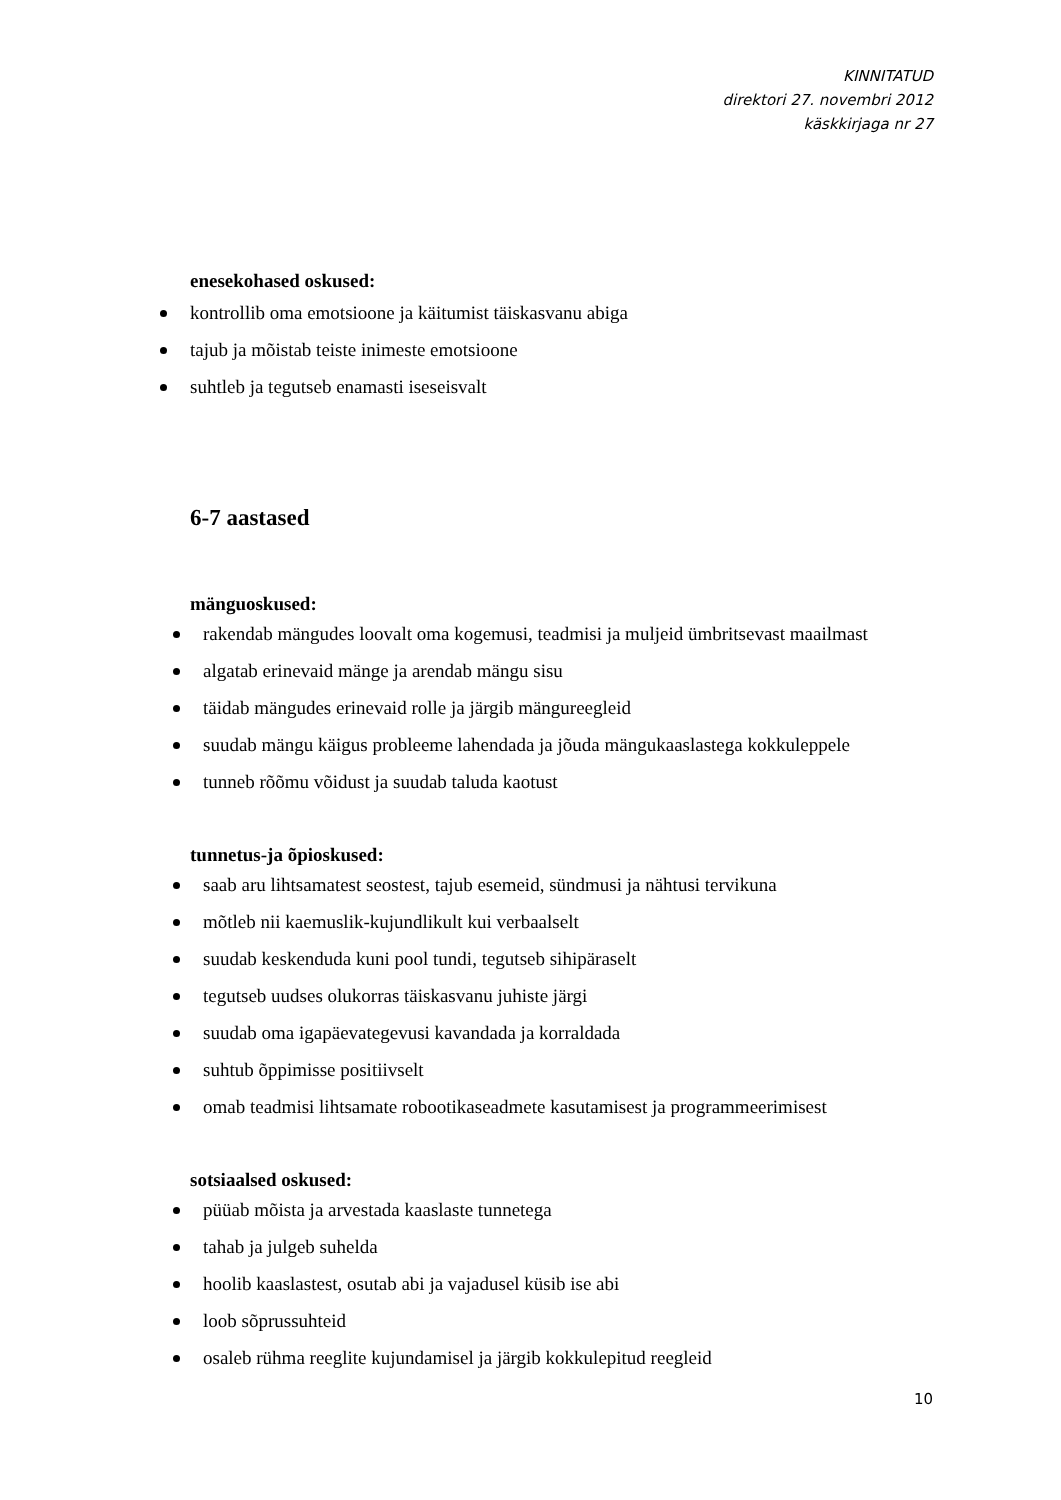KINNITATUD
direktori 27. novembri 2012
käskkirjaga nr 27
enesekohased oskused:
kontrollib oma emotsioone ja käitumist täiskasvanu abiga
tajub ja mõistab teiste inimeste emotsioone
suhtleb ja tegutseb enamasti iseseisvalt
6-7 aastased
mänguoskused:
rakendab mängudes loovalt oma kogemusi, teadmisi ja muljeid ümbritsevast maailmast
algatab erinevaid mänge ja arendab mängu sisu
täidab mängudes erinevaid rolle ja järgib mängureegleid
suudab mängu käigus probleeme lahendada ja jõuda mängukaaslastega kokkuleppele
tunneb rõõmu võidust ja suudab taluda kaotust
tunnetus-ja õpioskused:
saab aru lihtsamatest seostest, tajub esemeid, sündmusi ja nähtusi tervikuna
mõtleb nii kaemuslik-kujundlikult kui verbaalselt
suudab keskenduda kuni pool tundi, tegutseb sihipäraselt
tegutseb uudses olukorras täiskasvanu juhiste järgi
suudab oma igapäevategevusi kavandada ja korraldada
suhtub õppimisse positiivselt
omab teadmisi lihtsamate robootikaseadmete kasutamisest ja programmeerimisest
sotsiaalsed oskused:
püüab mõista ja arvestada kaaslaste tunnetega
tahab ja julgeb suhelda
hoolib kaaslastest, osutab abi ja vajadusel küsib ise abi
loob sõprussuhteid
osaleb rühma reeglite kujundamisel ja järgib kokkulepitud reegleid
10